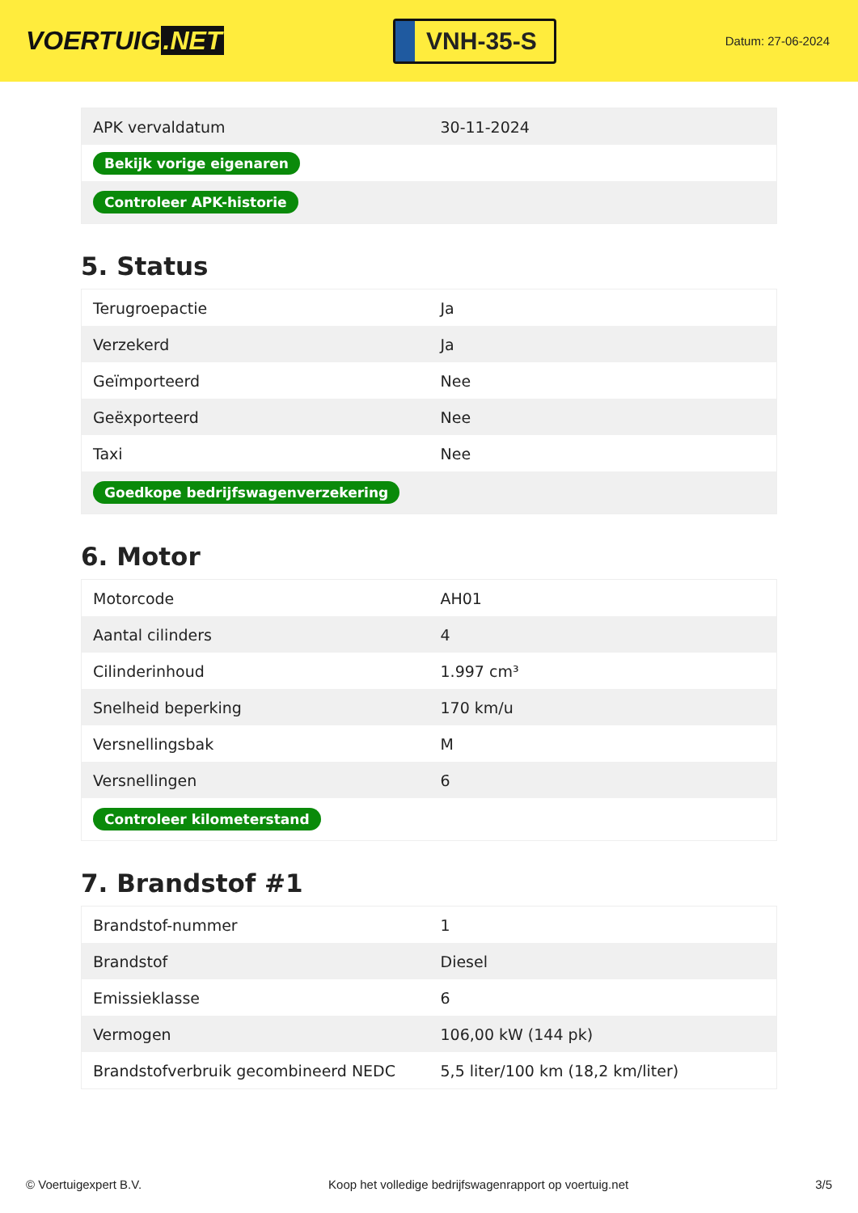VOERTUIG.NET
VNH-35-S
Datum: 27-06-2024
| APK vervaldatum | 30-11-2024 |
| Bekijk vorige eigenaren | |
| Controleer APK-historie | |
5. Status
| Terugroepactie | Ja |
| Verzekerd | Ja |
| Geïmporteerd | Nee |
| Geëxporteerd | Nee |
| Taxi | Nee |
| Goedkope bedrijfswagenverzekering | |
6. Motor
| Motorcode | AH01 |
| Aantal cilinders | 4 |
| Cilinderinhoud | 1.997 cm³ |
| Snelheid beperking | 170 km/u |
| Versnellingsbak | M |
| Versnellingen | 6 |
| Controleer kilometerstand | |
7. Brandstof #1
| Brandstof-nummer | 1 |
| Brandstof | Diesel |
| Emissieklasse | 6 |
| Vermogen | 106,00 kW (144 pk) |
| Brandstofverbruik gecombineerd NEDC | 5,5 liter/100 km (18,2 km/liter) |
© Voertuigexpert B.V. Koop het volledige bedrijfswagenrapport op voertuig.net 3/5